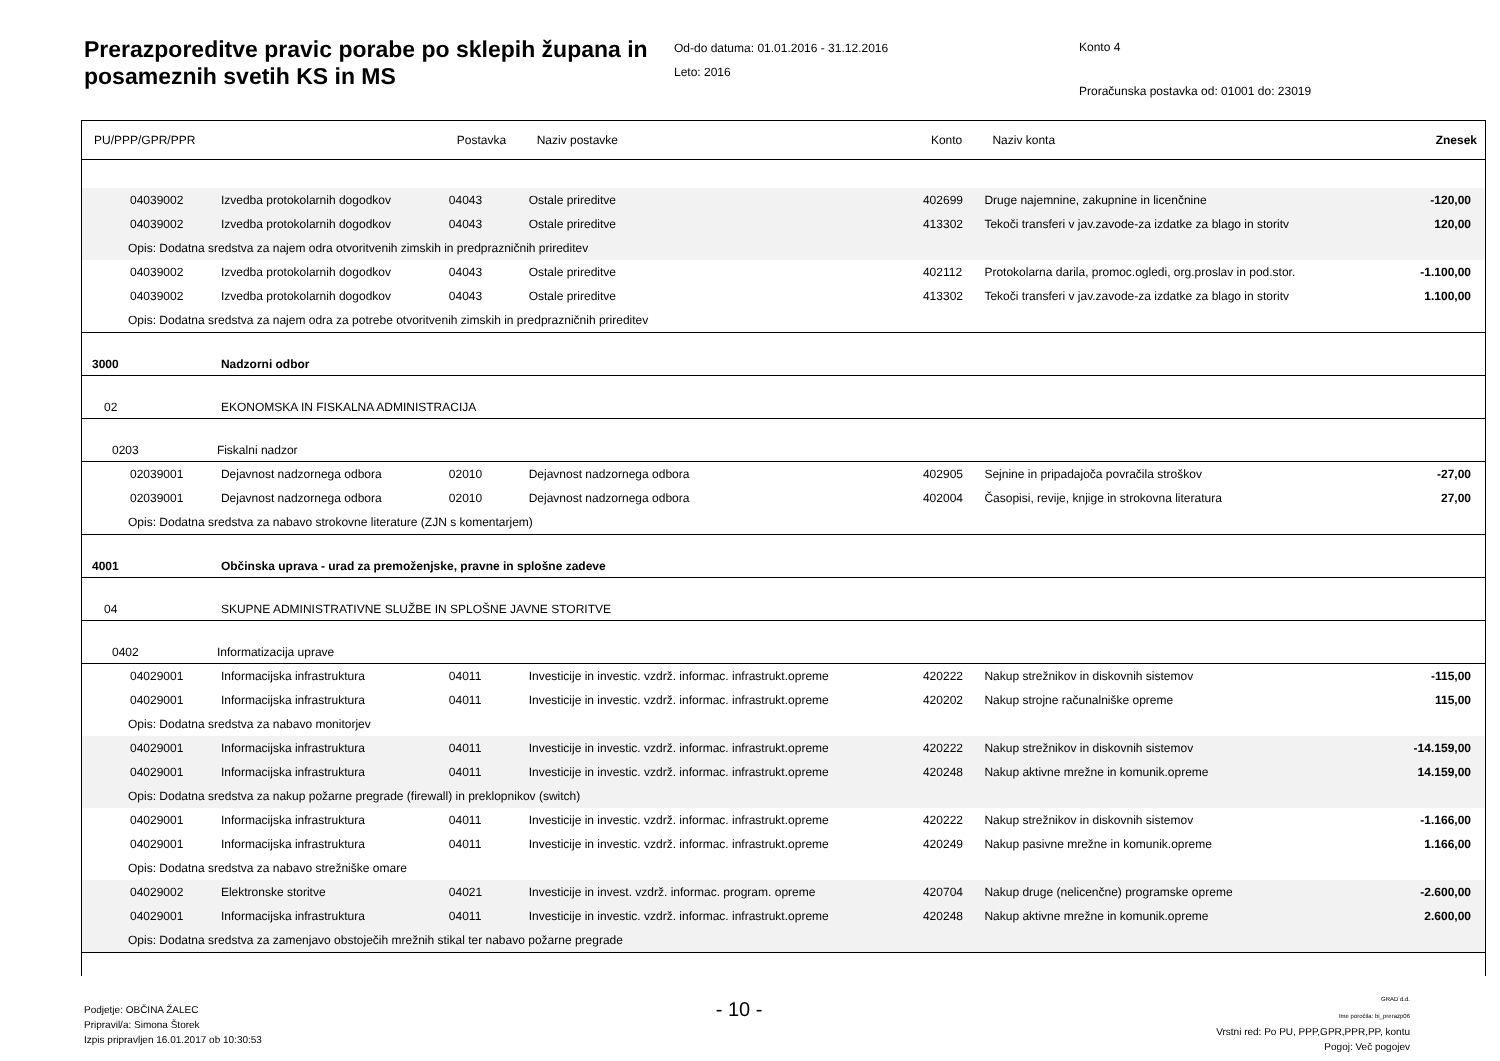Prerazporeditve pravic porabe po sklepih župana in posameznih svetih KS in MS
Od-do datuma: 01.01.2016 - 31.12.2016
Leto: 2016
Konto 4
Proračunska postavka od: 01001 do: 23019
| PU/PPP/GPR/PPR | | Postavka | Naziv postavke | Konto | Naziv konta | Znesek |
| --- | --- | --- | --- | --- | --- | --- |
| 04039002 | Izvedba protokolarnih dogodkov | 04043 | Ostale prireditve | 402699 | Druge najemnine, zakupnine in licenčnine | -120,00 |
| 04039002 | Izvedba protokolarnih dogodkov | 04043 | Ostale prireditve | 413302 | Tekoči transferi v jav.zavode-za izdatke za blago in storitv | 120,00 |
| Opis: Dodatna sredstva za najem odra otvoritvenih zimskih in predprazničnih prireditev | | | | | | |
| 04039002 | Izvedba protokolarnih dogodkov | 04043 | Ostale prireditve | 402112 | Protokolarna darila, promoc.ogledi, org.proslav in pod.stor. | -1.100,00 |
| 04039002 | Izvedba protokolarnih dogodkov | 04043 | Ostale prireditve | 413302 | Tekoči transferi v jav.zavode-za izdatke za blago in storitv | 1.100,00 |
| Opis: Dodatna sredstva za najem odra za potrebe otvoritvenih zimskih in predprazničnih prireditev | | | | | | |
| 3000 | Nadzorni odbor | | | | | |
| 02 | EKONOMSKA IN FISKALNA ADMINISTRACIJA | | | | | |
| 0203 | Fiskalni nadzor | | | | | |
| 02039001 | Dejavnost nadzornega odbora | 02010 | Dejavnost nadzornega odbora | 402905 | Sejnine in pripadajoča povračila stroškov | -27,00 |
| 02039001 | Dejavnost nadzornega odbora | 02010 | Dejavnost nadzornega odbora | 402004 | Časopisi, revije, knjige in strokovna literatura | 27,00 |
| Opis: Dodatna sredstva za nabavo strokovne literature (ZJN s komentarjem) | | | | | | |
| 4001 | Občinska uprava - urad za premoženjske, pravne in splošne zadeve | | | | | |
| 04 | SKUPNE ADMINISTRATIVNE SLUŽBE IN SPLOŠNE JAVNE STORITVE | | | | | |
| 0402 | Informatizacija uprave | | | | | |
| 04029001 | Informacijska infrastruktura | 04011 | Investicije in investic. vzdrž. informac. infrastrukt.opreme | 420222 | Nakup strežnikov in diskovnih sistemov | -115,00 |
| 04029001 | Informacijska infrastruktura | 04011 | Investicije in investic. vzdrž. informac. infrastrukt.opreme | 420202 | Nakup strojne računalniške opreme | 115,00 |
| Opis: Dodatna sredstva za nabavo monitorjev | | | | | | |
| 04029001 | Informacijska infrastruktura | 04011 | Investicije in investic. vzdrž. informac. infrastrukt.opreme | 420222 | Nakup strežnikov in diskovnih sistemov | -14.159,00 |
| 04029001 | Informacijska infrastruktura | 04011 | Investicije in investic. vzdrž. informac. infrastrukt.opreme | 420248 | Nakup aktivne mrežne in komunik.opreme | 14.159,00 |
| Opis: Dodatna sredstva za nakup požarne pregrade (firewall) in preklopnikov (switch) | | | | | | |
| 04029001 | Informacijska infrastruktura | 04011 | Investicije in investic. vzdrž. informac. infrastrukt.opreme | 420222 | Nakup strežnikov in diskovnih sistemov | -1.166,00 |
| 04029001 | Informacijska infrastruktura | 04011 | Investicije in investic. vzdrž. informac. infrastrukt.opreme | 420249 | Nakup pasivne mrežne in komunik.opreme | 1.166,00 |
| Opis: Dodatna sredstva za nabavo strežniške omare | | | | | | |
| 04029002 | Elektronske storitve | 04021 | Investicije in invest. vzdrž. informac. program. opreme | 420704 | Nakup druge (nelicenčne) programske opreme | -2.600,00 |
| 04029001 | Informacijska infrastruktura | 04011 | Investicije in investic. vzdrž. informac. infrastrukt.opreme | 420248 | Nakup aktivne mrežne in komunik.opreme | 2.600,00 |
| Opis: Dodatna sredstva za zamenjavo obstoječih mrežnih stikal ter nabavo požarne pregrade | | | | | | |
Podjetje: OBČINA ŽALEC
Pripravil/a: Simona Štorek
Izpis pripravljen 16.01.2017 ob 10:30:53
- 10 -
GRAD d.d.
Ime poročila: bi_prerazp06
Vrstni red: Po PU, PPP,GPR,PPR,PP, kontu
Pogoj: Več pogojev